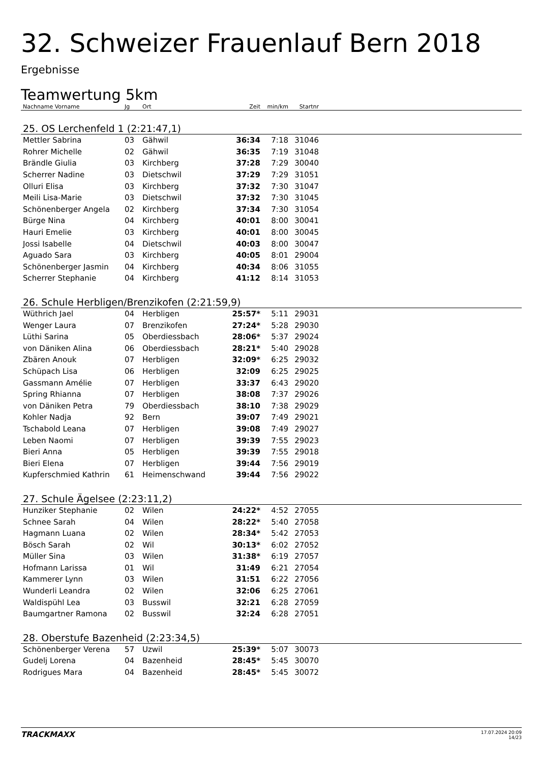32. Schweizer Frauenlauf Bern 2018
Ergebnisse
Teamwertung 5km
| Nachname Vorname | Jg | Ort | Zeit | min/km | Startnr | |
| --- | --- | --- | --- | --- | --- | --- |
| 25. OS Lerchenfeld 1 (2:21:47,1) | | | | | | |
| Mettler Sabrina | 03 | Gähwil | 36:34 | 7:18 | 31046 | |
| Rohrer Michelle | 02 | Gähwil | 36:35 | 7:19 | 31048 | |
| Brändle Giulia | 03 | Kirchberg | 37:28 | 7:29 | 30040 | |
| Scherrer Nadine | 03 | Dietschwil | 37:29 | 7:29 | 31051 | |
| Olluri Elisa | 03 | Kirchberg | 37:32 | 7:30 | 31047 | |
| Meili Lisa-Marie | 03 | Dietschwil | 37:32 | 7:30 | 31045 | |
| Schönenberger Angela | 02 | Kirchberg | 37:34 | 7:30 | 31054 | |
| Bürge Nina | 04 | Kirchberg | 40:01 | 8:00 | 30041 | |
| Hauri Emelie | 03 | Kirchberg | 40:01 | 8:00 | 30045 | |
| Jossi Isabelle | 04 | Dietschwil | 40:03 | 8:00 | 30047 | |
| Aguado Sara | 03 | Kirchberg | 40:05 | 8:01 | 29004 | |
| Schönenberger Jasmin | 04 | Kirchberg | 40:34 | 8:06 | 31055 | |
| Scherrer Stephanie | 04 | Kirchberg | 41:12 | 8:14 | 31053 | |
| 26. Schule Herbligen/Brenzikofen (2:21:59,9) | | | | | | |
| Wüthrich Jael | 04 | Herbligen | 25:57* | 5:11 | 29031 | |
| Wenger Laura | 07 | Brenzikofen | 27:24* | 5:28 | 29030 | |
| Lüthi Sarina | 05 | Oberdiessbach | 28:06* | 5:37 | 29024 | |
| von Däniken Alina | 06 | Oberdiessbach | 28:21* | 5:40 | 29028 | |
| Zbären Anouk | 07 | Herbligen | 32:09* | 6:25 | 29032 | |
| Schüpach Lisa | 06 | Herbligen | 32:09 | 6:25 | 29025 | |
| Gassmann Amélie | 07 | Herbligen | 33:37 | 6:43 | 29020 | |
| Spring Rhianna | 07 | Herbligen | 38:08 | 7:37 | 29026 | |
| von Däniken Petra | 79 | Oberdiessbach | 38:10 | 7:38 | 29029 | |
| Kohler Nadja | 92 | Bern | 39:07 | 7:49 | 29021 | |
| Tschabold Leana | 07 | Herbligen | 39:08 | 7:49 | 29027 | |
| Leben Naomi | 07 | Herbligen | 39:39 | 7:55 | 29023 | |
| Bieri Anna | 05 | Herbligen | 39:39 | 7:55 | 29018 | |
| Bieri Elena | 07 | Herbligen | 39:44 | 7:56 | 29019 | |
| Kupferschmied Kathrin | 61 | Heimenschwand | 39:44 | 7:56 | 29022 | |
| 27. Schule Ägelsee (2:23:11,2) | | | | | | |
| Hunziker Stephanie | 02 | Wilen | 24:22* | 4:52 | 27055 | |
| Schnee Sarah | 04 | Wilen | 28:22* | 5:40 | 27058 | |
| Hagmann Luana | 02 | Wilen | 28:34* | 5:42 | 27053 | |
| Bösch Sarah | 02 | Wil | 30:13* | 6:02 | 27052 | |
| Müller Sina | 03 | Wilen | 31:38* | 6:19 | 27057 | |
| Hofmann Larissa | 01 | Wil | 31:49 | 6:21 | 27054 | |
| Kammerer Lynn | 03 | Wilen | 31:51 | 6:22 | 27056 | |
| Wunderli Leandra | 02 | Wilen | 32:06 | 6:25 | 27061 | |
| Waldispühl Lea | 03 | Busswil | 32:21 | 6:28 | 27059 | |
| Baumgartner Ramona | 02 | Busswil | 32:24 | 6:28 | 27051 | |
| 28. Oberstufe Bazenheid (2:23:34,5) | | | | | | |
| Schönenberger Verena | 57 | Uzwil | 25:39* | 5:07 | 30073 | |
| Gudelj Lorena | 04 | Bazenheid | 28:45* | 5:45 | 30070 | |
| Rodrigues Mara | 04 | Bazenheid | 28:45* | 5:45 | 30072 | |
TRACKMAXX
17.07.2024 20:09
14/23